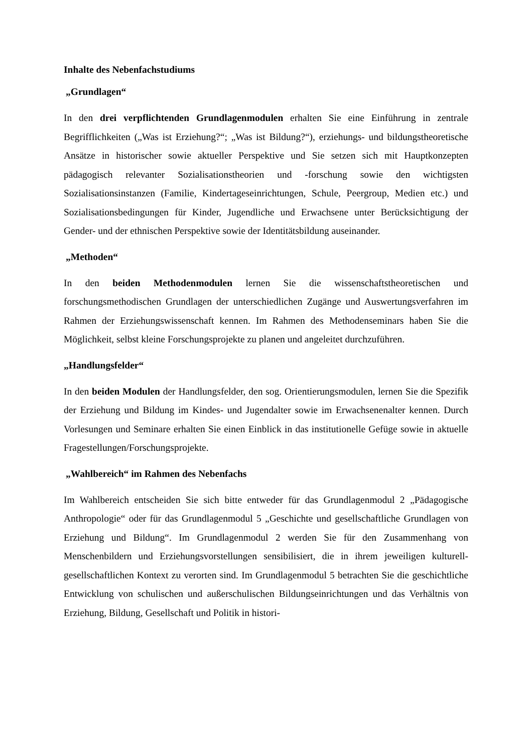Inhalte des Nebenfachstudiums
„Grundlagen“
In den drei verpflichtenden Grundlagenmodulen erhalten Sie eine Einführung in zentrale Begrifflichkeiten („Was ist Erziehung?“; „Was ist Bildung?“), erziehungs- und bildungstheoretische Ansätze in historischer sowie aktueller Perspektive und Sie setzen sich mit Hauptkonzepten pädagogisch relevanter Sozialisationstheorien und -forschung sowie den wichtigsten Sozialisationsinstanzen (Familie, Kindertageseinrichtungen, Schule, Peergroup, Medien etc.) und Sozialisationsbedingungen für Kinder, Jugendliche und Erwachsene unter Berücksichtigung der Gender- und der ethnischen Perspektive sowie der Identitätsbildung auseinander.
„Methoden“
In den beiden Methodenmodulen lernen Sie die wissenschaftstheoretischen und forschungsmethodischen Grundlagen der unterschiedlichen Zugänge und Auswertungsverfahren im Rahmen der Erziehungswissenschaft kennen. Im Rahmen des Methodenseminars haben Sie die Möglichkeit, selbst kleine Forschungsprojekte zu planen und angeleitet durchzuführen.
„Handlungsfelder“
In den beiden Modulen der Handlungsfelder, den sog. Orientierungsmodulen, lernen Sie die Spezifik der Erziehung und Bildung im Kindes- und Jugendalter sowie im Erwachsenenalter kennen. Durch Vorlesungen und Seminare erhalten Sie einen Einblick in das institutionelle Gefüge sowie in aktuelle Fragestellungen/Forschungsprojekte.
„Wahlbereich“ im Rahmen des Nebenfachs
Im Wahlbereich entscheiden Sie sich bitte entweder für das Grundlagenmodul 2 „Pädagogische Anthropologie“ oder für das Grundlagenmodul 5 „Geschichte und gesellschaftliche Grundlagen von Erziehung und Bildung“. Im Grundlagenmodul 2 werden Sie für den Zusammenhang von Menschenbildern und Erziehungsvorstellungen sensibilisiert, die in ihrem jeweiligen kulturell-gesellschaftlichen Kontext zu verorten sind. Im Grundlagenmodul 5 betrachten Sie die geschichtliche Entwicklung von schulischen und außerschulischen Bildungseinrichtungen und das Verhältnis von Erziehung, Bildung, Gesellschaft und Politik in histori-